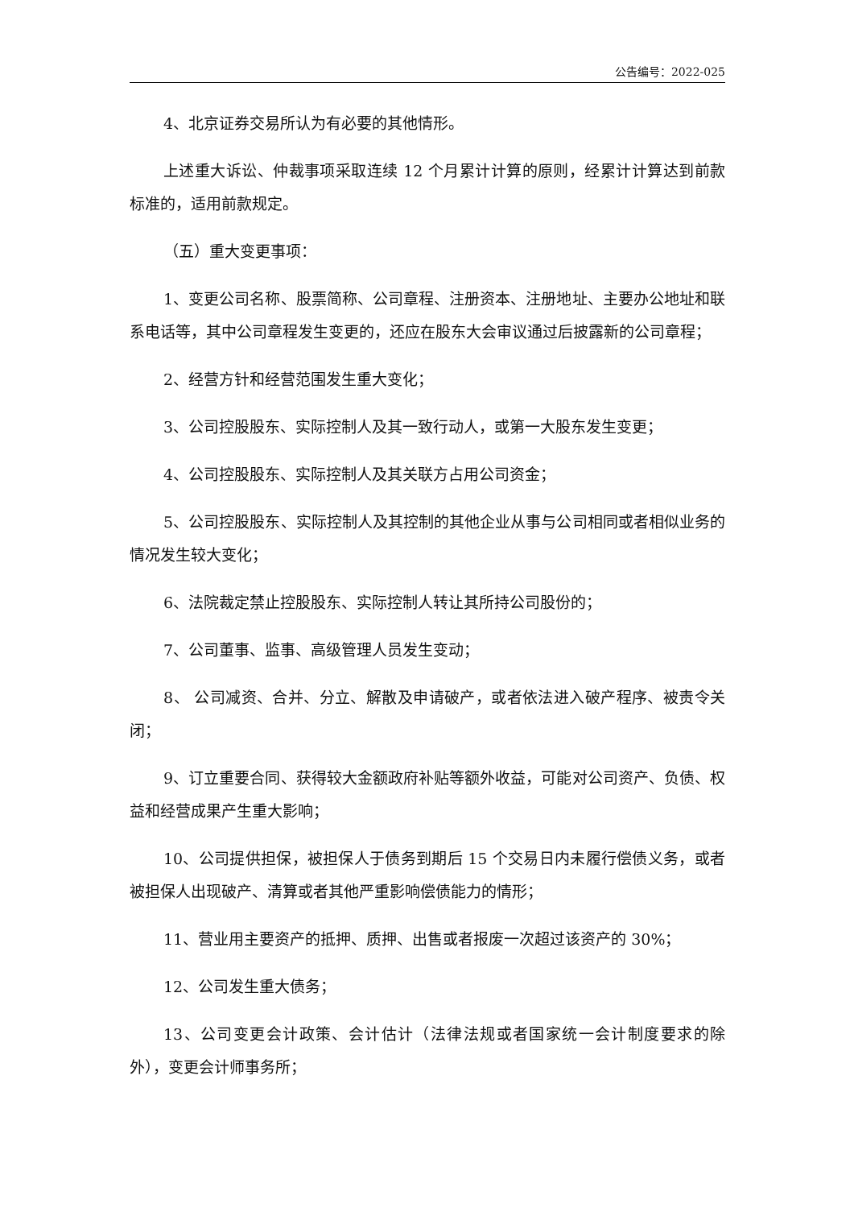公告编号：2022-025
4、北京证券交易所认为有必要的其他情形。
上述重大诉讼、仲裁事项采取连续 12 个月累计计算的原则，经累计计算达到前款标准的，适用前款规定。
（五）重大变更事项：
1、变更公司名称、股票简称、公司章程、注册资本、注册地址、主要办公地址和联系电话等，其中公司章程发生变更的，还应在股东大会审议通过后披露新的公司章程；
2、经营方针和经营范围发生重大变化；
3、公司控股股东、实际控制人及其一致行动人，或第一大股东发生变更；
4、公司控股股东、实际控制人及其关联方占用公司资金；
5、公司控股股东、实际控制人及其控制的其他企业从事与公司相同或者相似业务的情况发生较大变化；
6、法院裁定禁止控股股东、实际控制人转让其所持公司股份的；
7、公司董事、监事、高级管理人员发生变动；
8、 公司减资、合并、分立、解散及申请破产，或者依法进入破产程序、被责令关闭；
9、订立重要合同、获得较大金额政府补贴等额外收益，可能对公司资产、负债、权益和经营成果产生重大影响；
10、公司提供担保，被担保人于债务到期后 15 个交易日内未履行偿债义务，或者被担保人出现破产、清算或者其他严重影响偿债能力的情形；
11、营业用主要资产的抵押、质押、出售或者报废一次超过该资产的 30%；
12、公司发生重大债务；
13、公司变更会计政策、会计估计（法律法规或者国家统一会计制度要求的除外），变更会计师事务所；